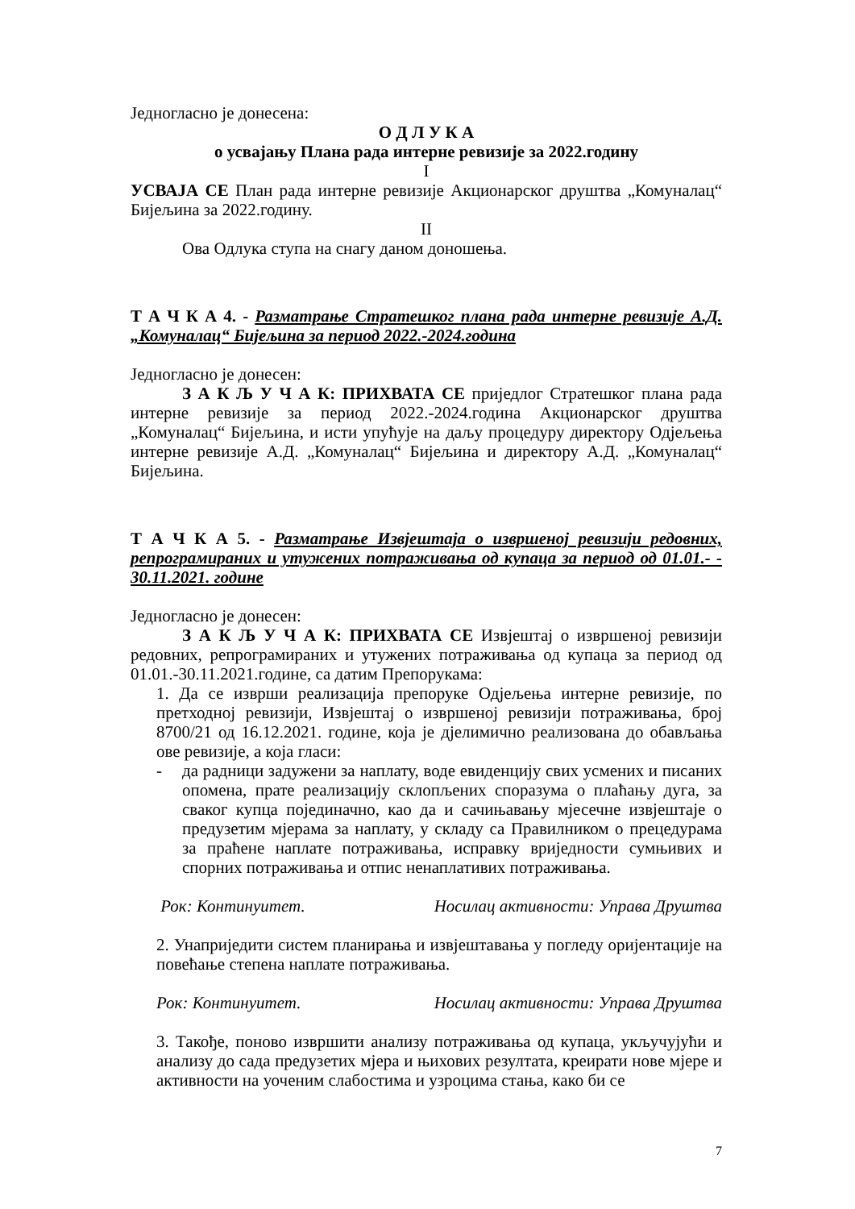Једногласно је донесена:
О Д Л У К А
о усвајању Плана рада интерне ревизије за 2022.годину
I
УСВАЈА СЕ План рада интерне ревизије Акционарског друштва „Комуналац“ Бијељина за 2022.годину.
II
Ова Одлука ступа на снагу даном доношења.
Т А Ч К А 4. - Разматрање Стратешког плана рада интерне ревизије А.Д. „Комуналац“ Бијељина за период 2022.-2024.година
Једногласно је донесен:
З А К Љ У Ч А К: ПРИХВАТА СЕ приједлог Стратешког плана рада интерне ревизије за период 2022.-2024.година Акционарског друштва „Комуналац“ Бијељина, и исти упућује на даљу процедуру директору Одјељења интерне ревизије А.Д. „Комуналац“ Бијељина и директору А.Д. „Комуналац“ Бијељина.
Т А Ч К А 5. - Разматрање Извјештаја о извршеној ревизији редовних, репрограмираних и утужених потраживања од купаца за период од 01.01.- - 30.11.2021. године
Једногласно је донесен:
З А К Љ У Ч А К: ПРИХВАТА СЕ Извјештај о извршеној ревизији редовних, репрограмираних и утужених потраживања од купаца за период од 01.01.-30.11.2021.године, са датим Препорукама:
1. Да се изврши реализација препоруке Одјељења интерне ревизије, по претходној ревизији, Извјештај о извршеној ревизији потраживања, број 8700/21 од 16.12.2021. године, која је дјелимично реализована до обављања ове ревизије, а која гласи:
- да радници задужени за наплату, воде евиденцију свих усмених и писаних опомена, прате реализацију склопљених споразума о плаћању дуга, за сваког купца појединачно, као да и сачињавању мјесечне извјештаје о предузетим мјерама за наплату, у складу са Правилником о прецедурама за праћене наплате потраживања, исправку вриједности сумњивих и спорних потраживања и отпис ненаплативих потраживања.
Рок: Континуитет. Носилац активности: Управа Друштва
2. Унаприједити систем планирања и извјештавања у погледу оријентације на повећање степена наплате потраживања.
Рок: Континуитет. Носилац активности: Управа Друштва
3. Такође, поново извршити анализу потраживања од купаца, укључујући и анализу до сада предузетих мјера и њихових резултата, креирати нове мјере и активности на уоченим слабостима и узроцима стања, како би се
7